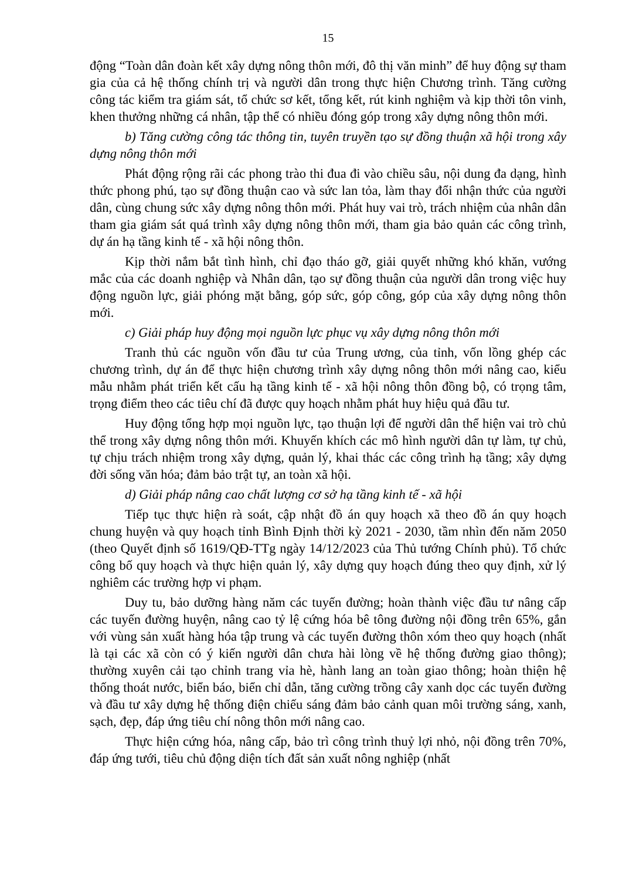15
động “Toàn dân đoàn kết xây dựng nông thôn mới, đô thị văn minh” để huy động sự tham gia của cả hệ thống chính trị và người dân trong thực hiện Chương trình. Tăng cường công tác kiểm tra giám sát, tổ chức sơ kết, tổng kết, rút kinh nghiệm và kịp thời tôn vinh, khen thưởng những cá nhân, tập thể có nhiều đóng góp trong xây dựng nông thôn mới.
b) Tăng cường công tác thông tin, tuyên truyền tạo sự đồng thuận xã hội trong xây dựng nông thôn mới
Phát động rộng rãi các phong trào thi đua đi vào chiều sâu, nội dung đa dạng, hình thức phong phú, tạo sự đồng thuận cao và sức lan tỏa, làm thay đổi nhận thức của người dân, cùng chung sức xây dựng nông thôn mới. Phát huy vai trò, trách nhiệm của nhân dân tham gia giám sát quá trình xây dựng nông thôn mới, tham gia bảo quản các công trình, dự án hạ tầng kinh tế - xã hội nông thôn.
Kịp thời nắm bắt tình hình, chỉ đạo tháo gỡ, giải quyết những khó khăn, vướng mắc của các doanh nghiệp và Nhân dân, tạo sự đồng thuận của người dân trong việc huy động nguồn lực, giải phóng mặt bằng, góp sức, góp công, góp của xây dựng nông thôn mới.
c) Giải pháp huy động mọi nguồn lực phục vụ xây dựng nông thôn mới
Tranh thủ các nguồn vốn đầu tư của Trung ương, của tỉnh, vốn lồng ghép các chương trình, dự án để thực hiện chương trình xây dựng nông thôn mới nâng cao, kiểu mẫu nhằm phát triển kết cấu hạ tầng kinh tế - xã hội nông thôn đồng bộ, có trọng tâm, trọng điểm theo các tiêu chí đã được quy hoạch nhằm phát huy hiệu quả đầu tư.
Huy động tổng hợp mọi nguồn lực, tạo thuận lợi để người dân thể hiện vai trò chủ thể trong xây dựng nông thôn mới. Khuyến khích các mô hình người dân tự làm, tự chủ, tự chịu trách nhiệm trong xây dựng, quản lý, khai thác các công trình hạ tầng; xây dựng đời sống văn hóa; đảm bảo trật tự, an toàn xã hội.
d) Giải pháp nâng cao chất lượng cơ sở hạ tầng kinh tế - xã hội
Tiếp tục thực hiện rà soát, cập nhật đồ án quy hoạch xã theo đồ án quy hoạch chung huyện và quy hoạch tỉnh Bình Định thời kỳ 2021 - 2030, tầm nhìn đến năm 2050 (theo Quyết định số 1619/QĐ-TTg ngày 14/12/2023 của Thủ tướng Chính phủ). Tổ chức công bố quy hoạch và thực hiện quản lý, xây dựng quy hoạch đúng theo quy định, xử lý nghiêm các trường hợp vi phạm.
Duy tu, bảo dưỡng hàng năm các tuyến đường; hoàn thành việc đầu tư nâng cấp các tuyến đường huyện, nâng cao tỷ lệ cứng hóa bê tông đường nội đồng trên 65%, gắn với vùng sản xuất hàng hóa tập trung và các tuyến đường thôn xóm theo quy hoạch (nhất là tại các xã còn có ý kiến người dân chưa hài lòng về hệ thống đường giao thông); thường xuyên cải tạo chỉnh trang vỉa hè, hành lang an toàn giao thông; hoàn thiện hệ thống thoát nước, biển báo, biển chỉ dẫn, tăng cường trồng cây xanh dọc các tuyến đường và đầu tư xây dựng hệ thống điện chiếu sáng đảm bảo cảnh quan môi trường sáng, xanh, sạch, đẹp, đáp ứng tiêu chí nông thôn mới nâng cao.
Thực hiện cứng hóa, nâng cấp, bảo trì công trình thuỷ lợi nhỏ, nội đồng trên 70%, đáp ứng tưới, tiêu chủ động diện tích đất sản xuất nông nghiệp (nhất